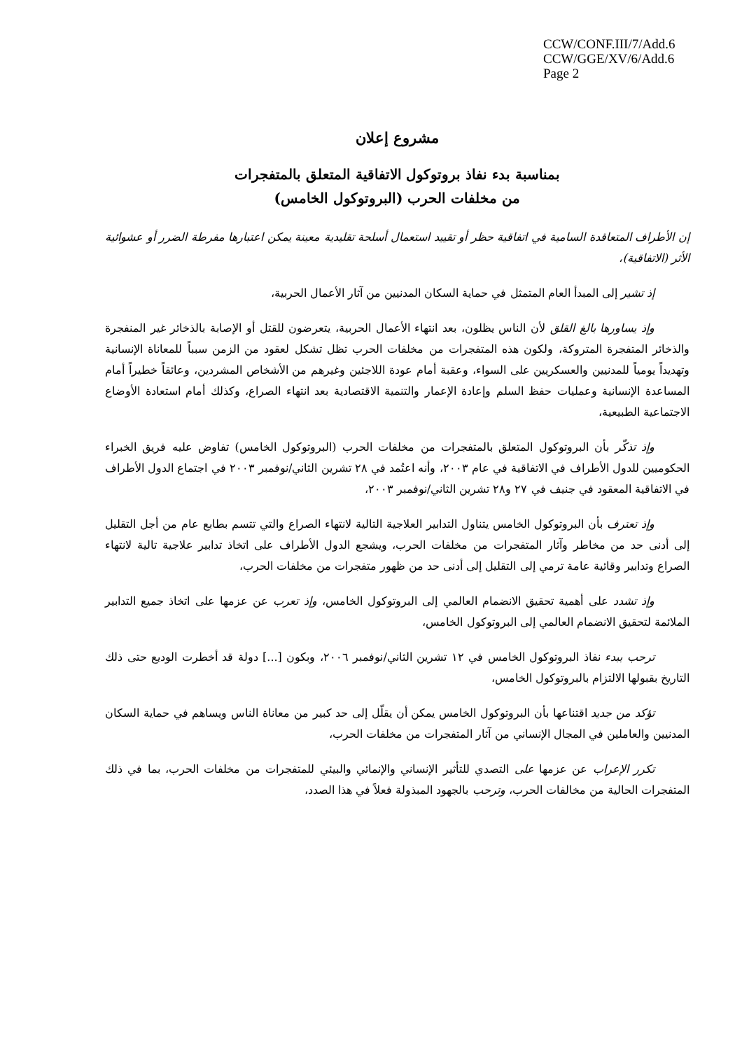CCW/CONF.III/7/Add.6
CCW/GGE/XV/6/Add.6
Page 2
مشروع إعلان
بمناسبة بدء نفاذ بروتوكول الاتفاقية المتعلق بالمتفجرات
من مخلفات الحرب (البروتوكول الخامس)
إن الأطراف المتعاقدة السامية في اتفاقية حظر أو تقييد استعمال أسلحة تقليدية معينة يمكن اعتبارها مفرطة الضرر أو عشوائية الأثر (الاتفاقية)،
إذ تشير إلى المبدأ العام المتمثل في حماية السكان المدنيين من آثار الأعمال الحربية،
وإذ يساورها بالغ القلق لأن الناس يظلون، بعد انتهاء الأعمال الحربية، يتعرضون للقتل أو الإصابة بالذخائر غير المنفجرة والذخائر المتفجرة المتروكة، ولكون هذه المتفجرات من مخلفات الحرب تظل تشكل لعقود من الزمن سبباً للمعاناة الإنسانية وتهديداً يومياً للمدنيين والعسكريين على السواء، وعقبة أمام عودة اللاجئين وغيرهم من الأشخاص المشردين، وعائقاً خطيراً أمام المساعدة الإنسانية وعمليات حفظ السلم وإعادة الإعمار والتنمية الاقتصادية بعد انتهاء الصراع، وكذلك أمام استعادة الأوضاع الاجتماعية الطبيعية،
وإذ تذكّر بأن البروتوكول المتعلق بالمتفجرات من مخلفات الحرب (البروتوكول الخامس) تفاوض عليه فريق الخبراء الحكوميين للدول الأطراف في الاتفاقية في عام ٢٠٠٣، وأنه اعتُمد في ٢٨ تشرين الثاني/نوفمبر ٢٠٠٣ في اجتماع الدول الأطراف في الاتفاقية المعقود في جنيف في ٢٧ و٢٨ تشرين الثاني/نوفمبر ٢٠٠٣،
وإذ تعترف بأن البروتوكول الخامس يتناول التدابير العلاجية التالية لانتهاء الصراع والتي تتسم بطابع عام من أجل التقليل إلى أدنى حد من مخاطر وآثار المتفجرات من مخلفات الحرب، ويشجع الدول الأطراف على اتخاذ تدابير علاجية تالية لانتهاء الصراع وتدابير وقائية عامة ترمي إلى التقليل إلى أدنى حد من ظهور متفجرات من مخلفات الحرب،
وإذ تشدد على أهمية تحقيق الانضمام العالمي إلى البروتوكول الخامس، وإذ تعرب عن عزمها على اتخاذ جميع التدابير الملائمة لتحقيق الانضمام العالمي إلى البروتوكول الخامس،
ترحب ببدء نفاذ البروتوكول الخامس في ١٢ تشرين الثاني/نوفمبر ٢٠٠٦، وبكون [...] دولة قد أخطرت الوديع حتى ذلك التاريخ بقبولها الالتزام بالبروتوكول الخامس،
تؤكد من جديد اقتناعها بأن البروتوكول الخامس يمكن أن يقلّل إلى حد كبير من معاناة الناس ويساهم في حماية السكان المدنيين والعاملين في المجال الإنساني من آثار المتفجرات من مخلفات الحرب،
تكرر الإعراب عن عزمها على التصدي للتأثير الإنساني والإنمائي والبيئي للمتفجرات من مخلفات الحرب، بما في ذلك المتفجرات الحالية من مخالفات الحرب، وترحب بالجهود المبذولة فعلاً في هذا الصدد،